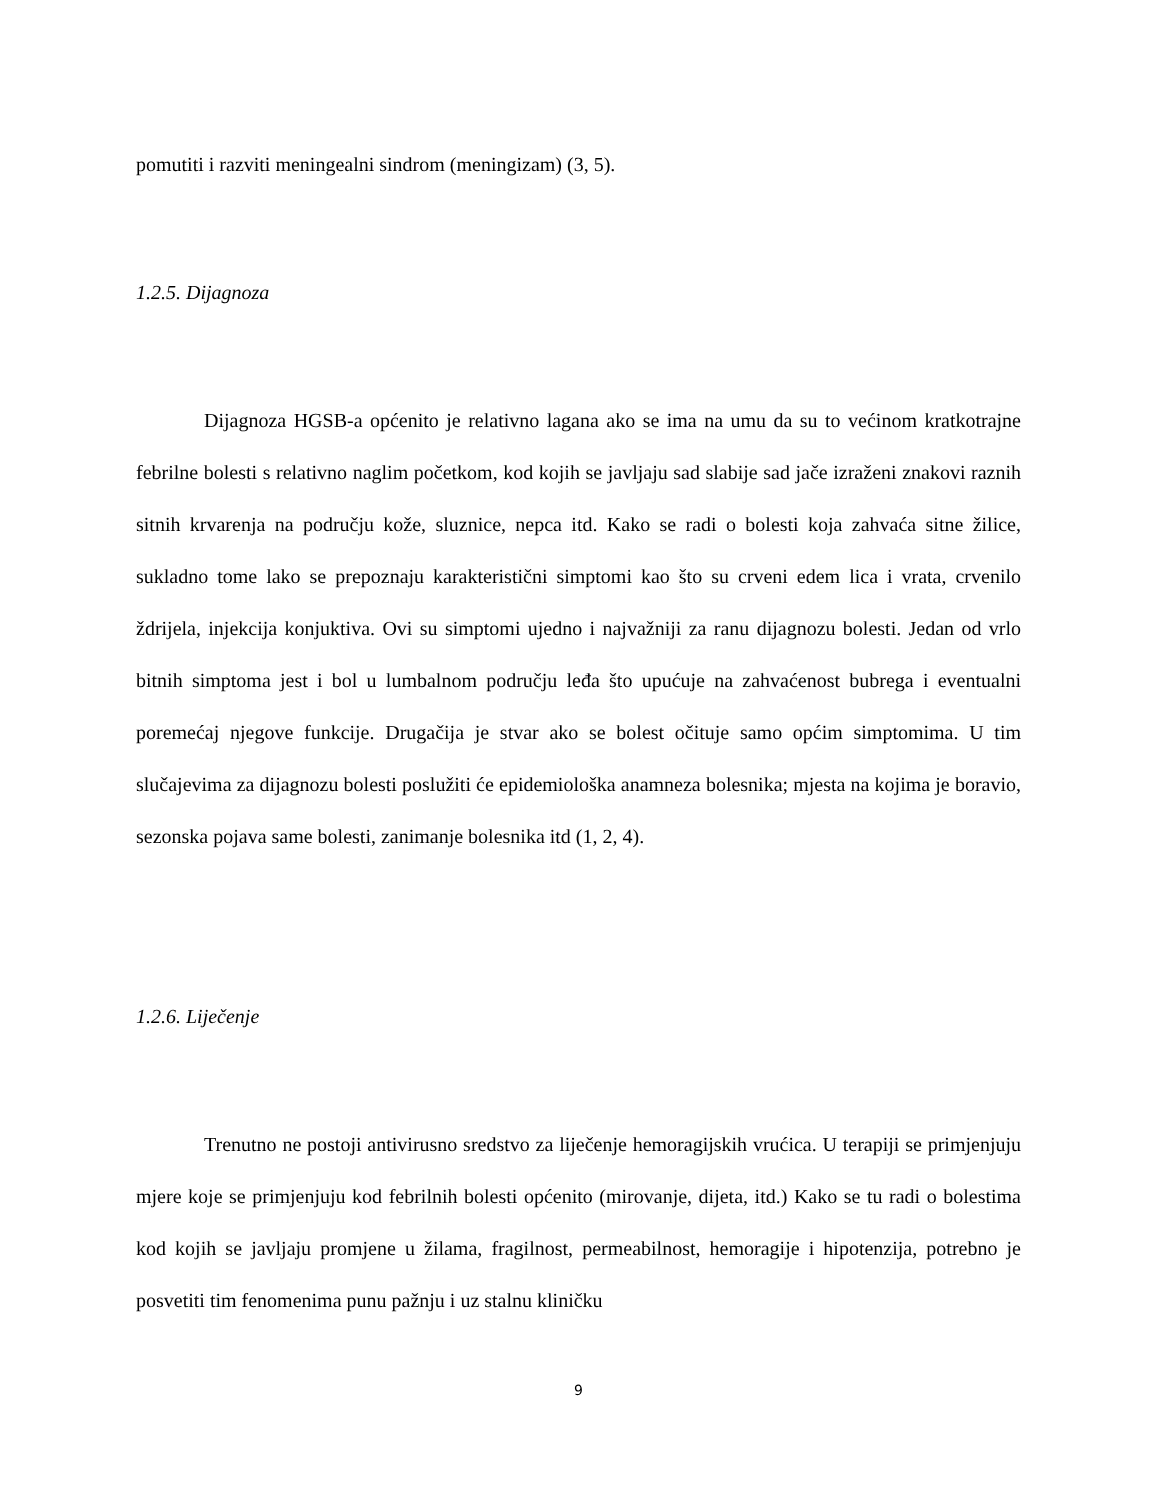pomutiti i razviti meningealni sindrom (meningizam) (3, 5).
1.2.5. Dijagnoza
Dijagnoza HGSB-a općenito je relativno lagana ako se ima na umu da su to većinom kratkotrajne febrilne bolesti s relativno naglim početkom, kod kojih se javljaju sad slabije sad jače izraženi znakovi raznih sitnih krvarenja na području kože, sluznice, nepca itd. Kako se radi o bolesti koja zahvaća sitne žilice, sukladno tome lako se prepoznaju karakteristični simptomi kao što su crveni edem lica i vrata, crvenilo ždrijela, injekcija konjuktiva. Ovi su simptomi ujedno i najvažniji za ranu dijagnozu bolesti. Jedan od vrlo bitnih simptoma jest i bol u lumbalnom području leđa što upućuje na zahvaćenost bubrega i eventualni poremećaj njegove funkcije. Drugačija je stvar ako se bolest očituje samo općim simptomima. U tim slučajevima za dijagnozu bolesti poslužiti će epidemiološka anamneza bolesnika; mjesta na kojima je boravio, sezonska pojava same bolesti, zanimanje bolesnika itd (1, 2, 4).
1.2.6. Liječenje
Trenutno ne postoji antivirusno sredstvo za liječenje hemoragijskih vrućica. U terapiji se primjenjuju mjere koje se primjenjuju kod febrilnih bolesti općenito (mirovanje, dijeta, itd.) Kako se tu radi o bolestima kod kojih se javljaju promjene u žilama, fragilnost, permeabilnost, hemoragije i hipotenzija, potrebno je posvetiti tim fenomenima punu pažnju i uz stalnu kliničku
9